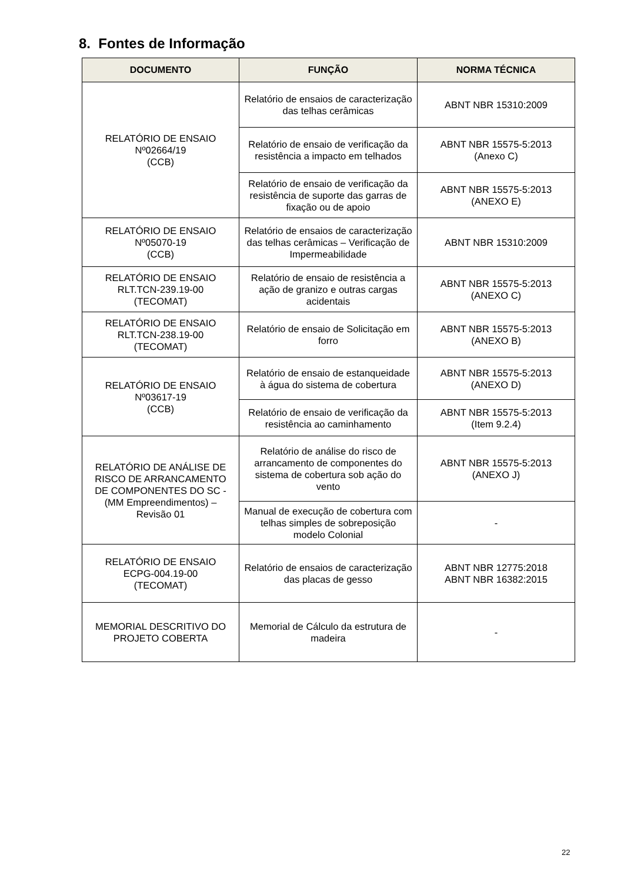8. Fontes de Informação
| DOCUMENTO | FUNÇÃO | NORMA TÉCNICA |
| --- | --- | --- |
| RELATÓRIO DE ENSAIO Nº02664/19 (CCB) | Relatório de ensaios de caracterização das telhas cerâmicas | ABNT NBR 15310:2009 |
| | Relatório de ensaio de verificação da resistência a impacto em telhados | ABNT NBR 15575-5:2013 (Anexo C) |
| | Relatório de ensaio de verificação da resistência de suporte das garras de fixação ou de apoio | ABNT NBR 15575-5:2013 (ANEXO E) |
| RELATÓRIO DE ENSAIO Nº05070-19 (CCB) | Relatório de ensaios de caracterização das telhas cerâmicas – Verificação de Impermeabilidade | ABNT NBR 15310:2009 |
| RELATÓRIO DE ENSAIO RLT.TCN-239.19-00 (TECOMAT) | Relatório de ensaio de resistência a ação de granizo e outras cargas acidentais | ABNT NBR 15575-5:2013 (ANEXO C) |
| RELATÓRIO DE ENSAIO RLT.TCN-238.19-00 (TECOMAT) | Relatório de ensaio de Solicitação em forro | ABNT NBR 15575-5:2013 (ANEXO B) |
| RELATÓRIO DE ENSAIO Nº03617-19 (CCB) | Relatório de ensaio de estanqueidade à água do sistema de cobertura | ABNT NBR 15575-5:2013 (ANEXO D) |
| | Relatório de ensaio de verificação da resistência ao caminhamento | ABNT NBR 15575-5:2013 (Item 9.2.4) |
| RELATÓRIO DE ANÁLISE DE RISCO DE ARRANCAMENTO DE COMPONENTES DO SC - (MM Empreendimentos) – Revisão 01 | Relatório de análise do risco de arrancamento de componentes do sistema de cobertura sob ação do vento | ABNT NBR 15575-5:2013 (ANEXO J) |
| | Manual de execução de cobertura com telhas simples de sobreposição modelo Colonial | - |
| RELATÓRIO DE ENSAIO ECPG-004.19-00 (TECOMAT) | Relatório de ensaios de caracterização das placas de gesso | ABNT NBR 12775:2018 ABNT NBR 16382:2015 |
| MEMORIAL DESCRITIVO DO PROJETO COBERTA | Memorial de Cálculo da estrutura de madeira | - |
22